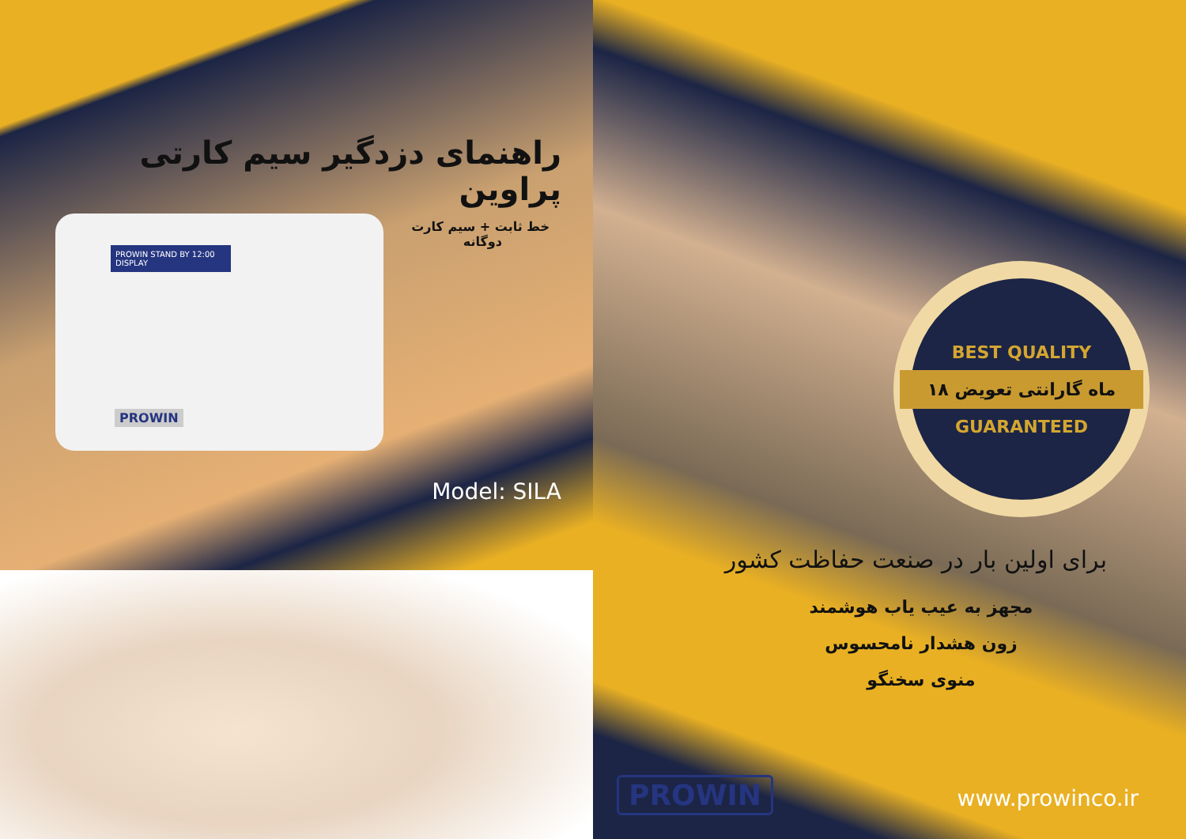راهنمای دزدگیر سیم کارتی پراوین
خط ثابت + سیم کارت
دوگانه
PROWIN STAND BY 12:00 DISPLAY
PROWIN
Model: SILA
BEST QUALITY
۱۸ ماه گارانتی تعویض
GUARANTEED
برای اولین بار در صنعت حفاظت کشور
مجهز به عیب یاب هوشمند
زون هشدار نامحسوس
منوی سخنگو
PROWIN www.prowinco.ir